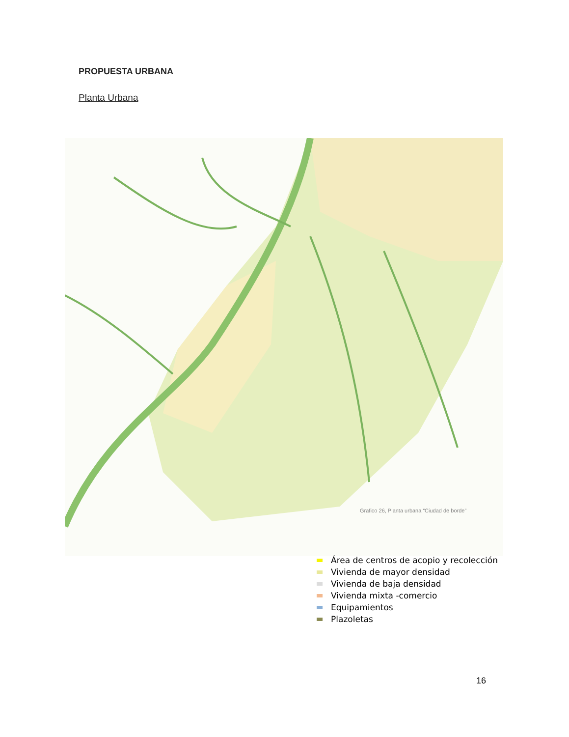PROPUESTA URBANA
Planta Urbana
Grafico 26, Planta urbana “Ciudad de borde”
Área de centros de acopio y recolección
Vivienda de mayor densidad
Vivienda de baja densidad
Vivienda mixta -comercio
Equipamientos
Plazoletas
16